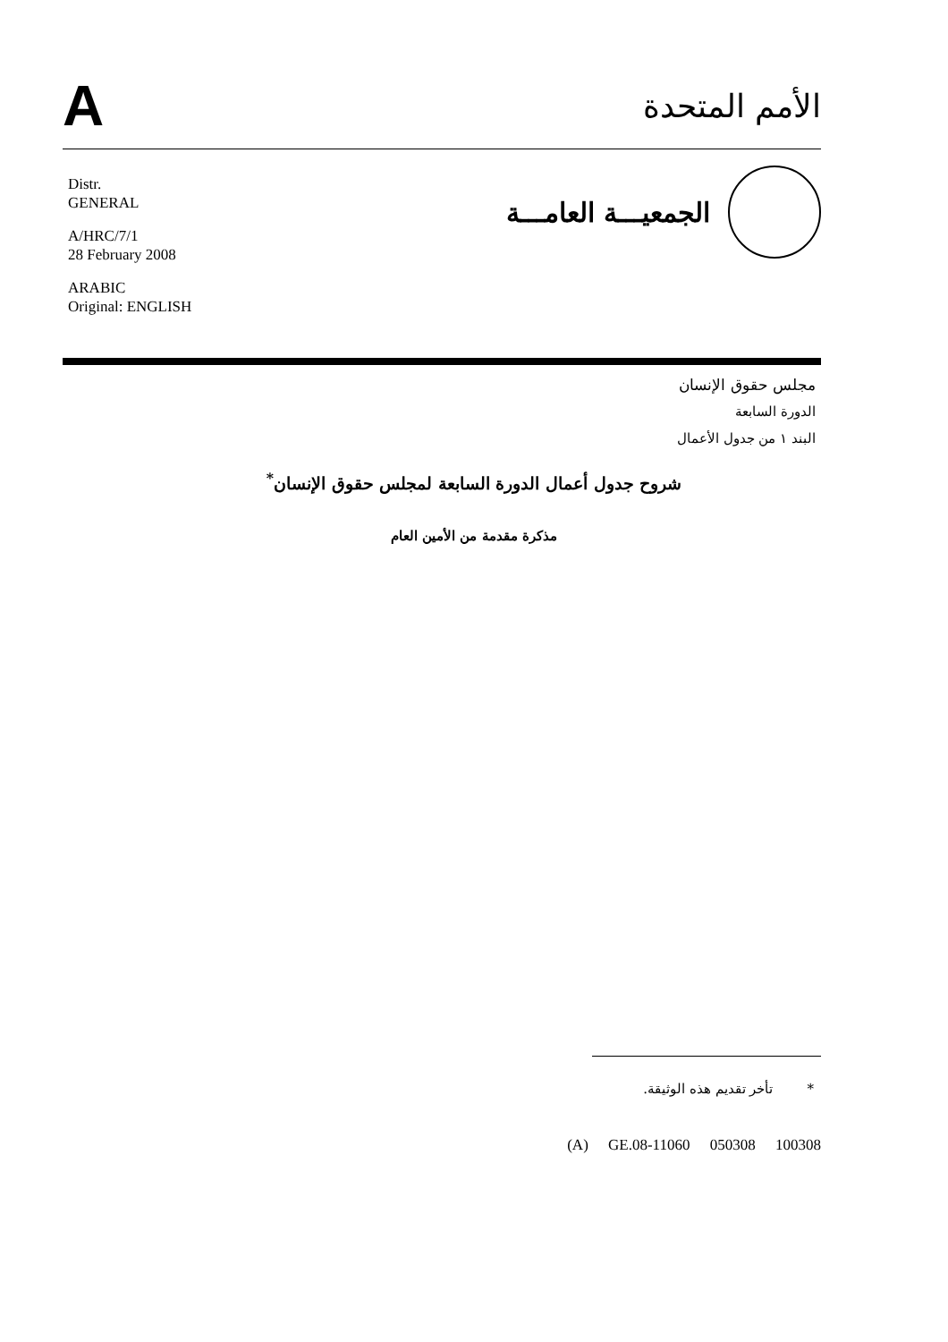A
الأمم المتحدة
الجمعيـــة العامـــة
Distr.
GENERAL
A/HRC/7/1
28 February 2008
ARABIC
Original: ENGLISH
مجلس حقوق الإنسان
الدورة السابعة
البند ١ من جدول الأعمال
شروح جدول أعمال الدورة السابعة لمجلس حقوق الإنسان<sup>*</sup>
مذكرة مقدمة من الأمين العام
* تأخر تقديم هذه الوثيقة.
(A) GE.08-11060 050308 100308